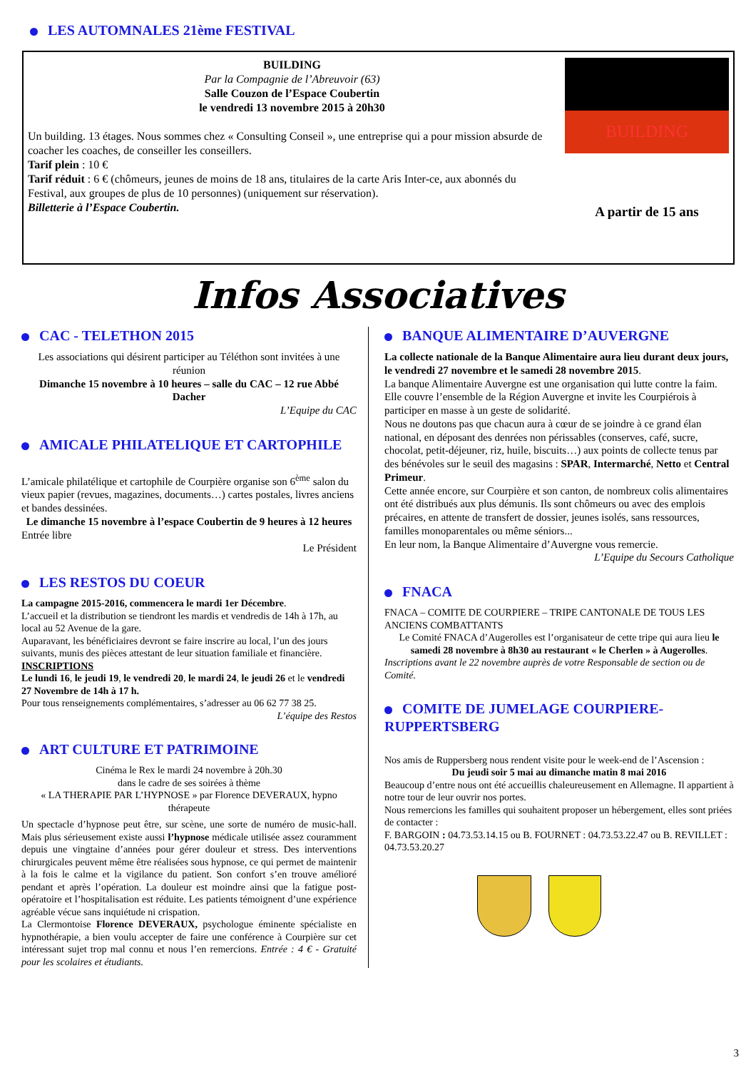LES AUTOMNALES 21ème FESTIVAL
BUILDING
Par la Compagnie de l’Abreuvoir (63)
Salle Couzon de l’Espace Coubertin
le vendredi 13 novembre 2015 à 20h30
Un building. 13 étages. Nous sommes chez « Consulting Conseil », une entreprise qui a pour mission absurde de coacher les coaches, de conseiller les conseillers.
Tarif plein : 10 €
Tarif réduit : 6 € (chômeurs, jeunes de moins de 18 ans, titulaires de la carte Aris Inter-ce, aux abonnés du Festival, aux groupes de plus de 10 personnes) (uniquement sur réservation).
Billetterie à l’Espace Coubertin.
BUILDING
A partir de 15 ans
Infos Associatives
CAC - TELETHON 2015
Les associations qui désirent participer au Téléthon sont invitées à une réunion
Dimanche 15 novembre à 10 heures – salle du CAC – 12 rue Abbé Dacher
L’Equipe du CAC
AMICALE PHILATELIQUE ET CARTOPHILE
L’amicale philatélique et cartophile de Courpière organise son 6<sup>ème</sup> salon du vieux papier (revues, magazines, documents…) cartes postales, livres anciens et bandes dessinées.
Le dimanche 15 novembre à l’espace Coubertin de 9 heures à 12 heures
Entrée libre
Le Président
LES RESTOS DU COEUR
La campagne 2015-2016, commencera le mardi 1er Décembre.
L’accueil et la distribution se tiendront les mardis et vendredis de 14h à 17h, au local au 52 Avenue de la gare.
Auparavant, les bénéficiaires devront se faire inscrire au local, l’un des jours suivants, munis des pièces attestant de leur situation familiale et financière.
INSCRIPTIONS
Le lundi 16, le jeudi 19, le vendredi 20, le mardi 24, le jeudi 26 et le vendredi 27 Novembre de 14h à 17 h.
Pour tous renseignements complémentaires, s’adresser au 06 62 77 38 25.
L’équipe des Restos
ART CULTURE ET PATRIMOINE
Cinéma le Rex le mardi 24 novembre à 20h.30
dans le cadre de ses soirées à thème
« LA THERAPIE PAR L’HYPNOSE » par Florence DEVERAUX, hypno thérapeute
Un spectacle d’hypnose peut être, sur scène, une sorte de numéro de music-hall. Mais plus sérieusement existe aussi l’hypnose médicale utilisée assez couramment depuis une vingtaine d’années pour gérer douleur et stress. Des interventions chirurgicales peuvent même être réalisées sous hypnose, ce qui permet de maintenir à la fois le calme et la vigilance du patient. Son confort s’en trouve amélioré pendant et après l’opération. La douleur est moindre ainsi que la fatigue post-opératoire et l’hospitalisation est réduite. Les patients témoignent d’une expérience agréable vécue sans inquiétude ni crispation.
La Clermontoise Florence DEVERAUX, psychologue éminente spécialiste en hypnothérapie, a bien voulu accepter de faire une conférence à Courpière sur cet intéressant sujet trop mal connu et nous l’en remercions. Entrée : 4 € - Gratuité pour les scolaires et étudiants.
BANQUE ALIMENTAIRE D’AUVERGNE
La collecte nationale de la Banque Alimentaire aura lieu durant deux jours, le vendredi 27 novembre et le samedi 28 novembre 2015.
La banque Alimentaire Auvergne est une organisation qui lutte contre la faim. Elle couvre l’ensemble de la Région Auvergne et invite les Courpiérois à participer en masse à un geste de solidarité.
Nous ne doutons pas que chacun aura à cœur de se joindre à ce grand élan national, en déposant des denrées non périssables (conserves, café, sucre, chocolat, petit-déjeuner, riz, huile, biscuits…) aux points de collecte tenus par des bénévoles sur le seuil des magasins : SPAR, Intermarché, Netto et Central Primeur.
Cette année encore, sur Courpière et son canton, de nombreux colis alimentaires ont été distribués aux plus démunis. Ils sont chômeurs ou avec des emplois précaires, en attente de transfert de dossier, jeunes isolés, sans ressources, familles monoparentales ou même séniors...
En leur nom, la Banque Alimentaire d’Auvergne vous remercie.
L’Equipe du Secours Catholique
FNACA
FNACA – COMITE DE COURPIERE – TRIPE CANTONALE DE TOUS LES ANCIENS COMBATTANTS
Le Comité FNACA d’Augerolles est l’organisateur de cette tripe qui aura lieu le samedi 28 novembre à 8h30 au restaurant « le Cherlen » à Augerolles.
Inscriptions avant le 22 novembre auprès de votre Responsable de section ou de Comité.
COMITE DE JUMELAGE COURPIERE-RUPPERTSBERG
Nos amis de Ruppersberg nous rendent visite pour le week-end de l’Ascension :
Du jeudi soir 5 mai au dimanche matin 8 mai 2016
Beaucoup d’entre nous ont été accueillis chaleureusement en Allemagne. Il appartient à notre tour de leur ouvrir nos portes.
Nous remercions les familles qui souhaitent proposer un hébergement, elles sont priées de contacter :
F. BARGOIN : 04.73.53.14.15 ou B. FOURNET : 04.73.53.22.47 ou B. REVILLET : 04.73.53.20.27
3